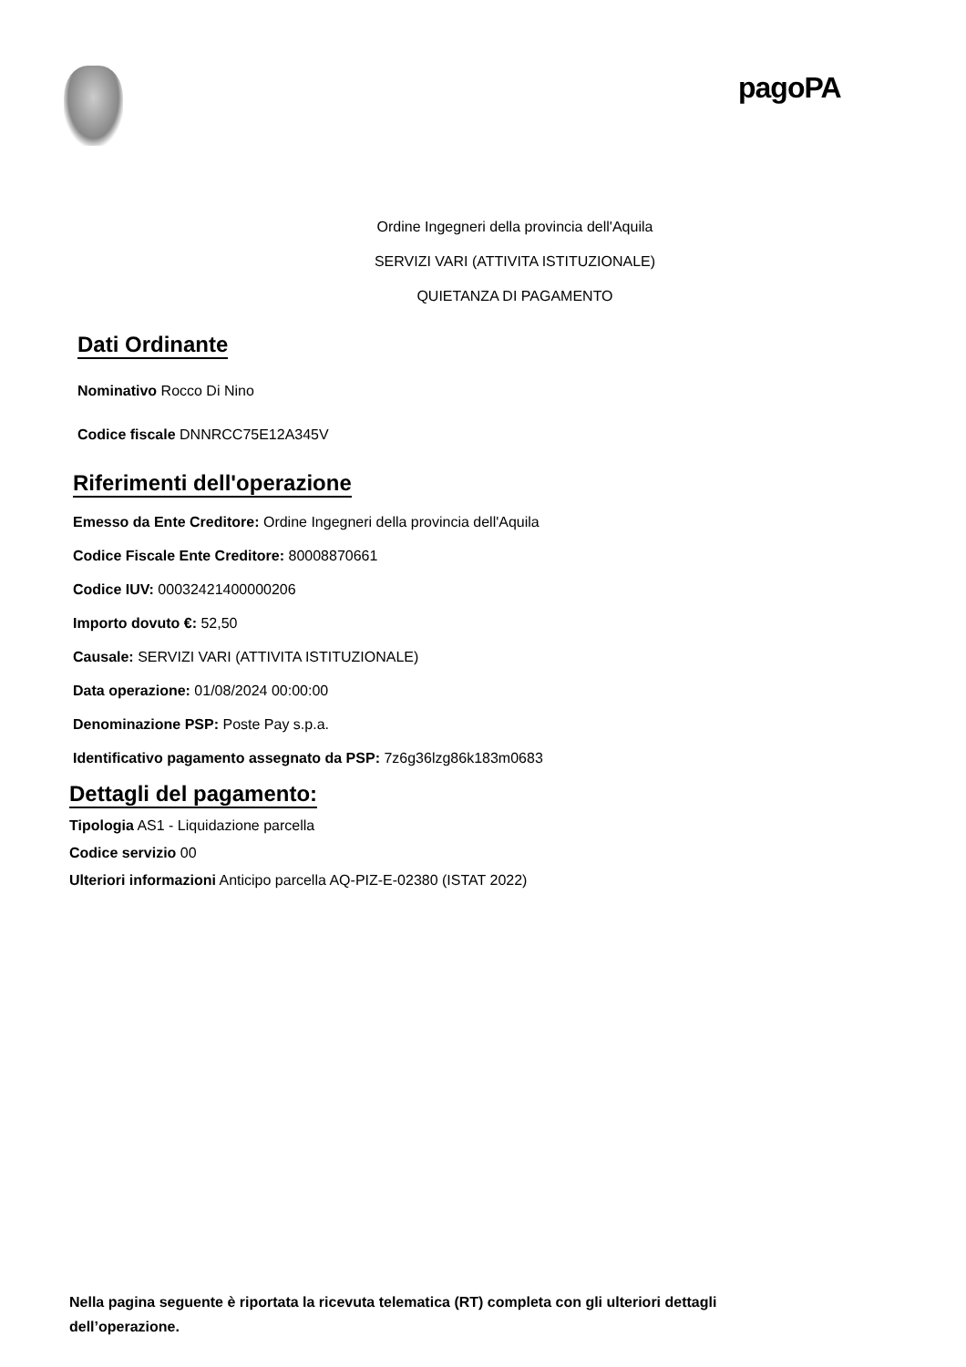pagoPA
Ordine Ingegneri della provincia dell'Aquila
SERVIZI VARI (ATTIVITA ISTITUZIONALE)
QUIETANZA DI PAGAMENTO
Dati Ordinante
Nominativo Rocco Di Nino
Codice fiscale DNNRCC75E12A345V
Riferimenti dell'operazione
Emesso da Ente Creditore: Ordine Ingegneri della provincia dell'Aquila
Codice Fiscale Ente Creditore: 80008870661
Codice IUV: 00032421400000206
Importo dovuto €: 52,50
Causale: SERVIZI VARI (ATTIVITA ISTITUZIONALE)
Data operazione: 01/08/2024 00:00:00
Denominazione PSP: Poste Pay s.p.a.
Identificativo pagamento assegnato da PSP: 7z6g36lzg86k183m0683
Dettagli del pagamento:
Tipologia AS1 - Liquidazione parcella
Codice servizio 00
Ulteriori informazioni Anticipo parcella AQ-PIZ-E-02380 (ISTAT 2022)
Nella pagina seguente è riportata la ricevuta telematica (RT) completa con gli ulteriori dettagli dell’operazione.